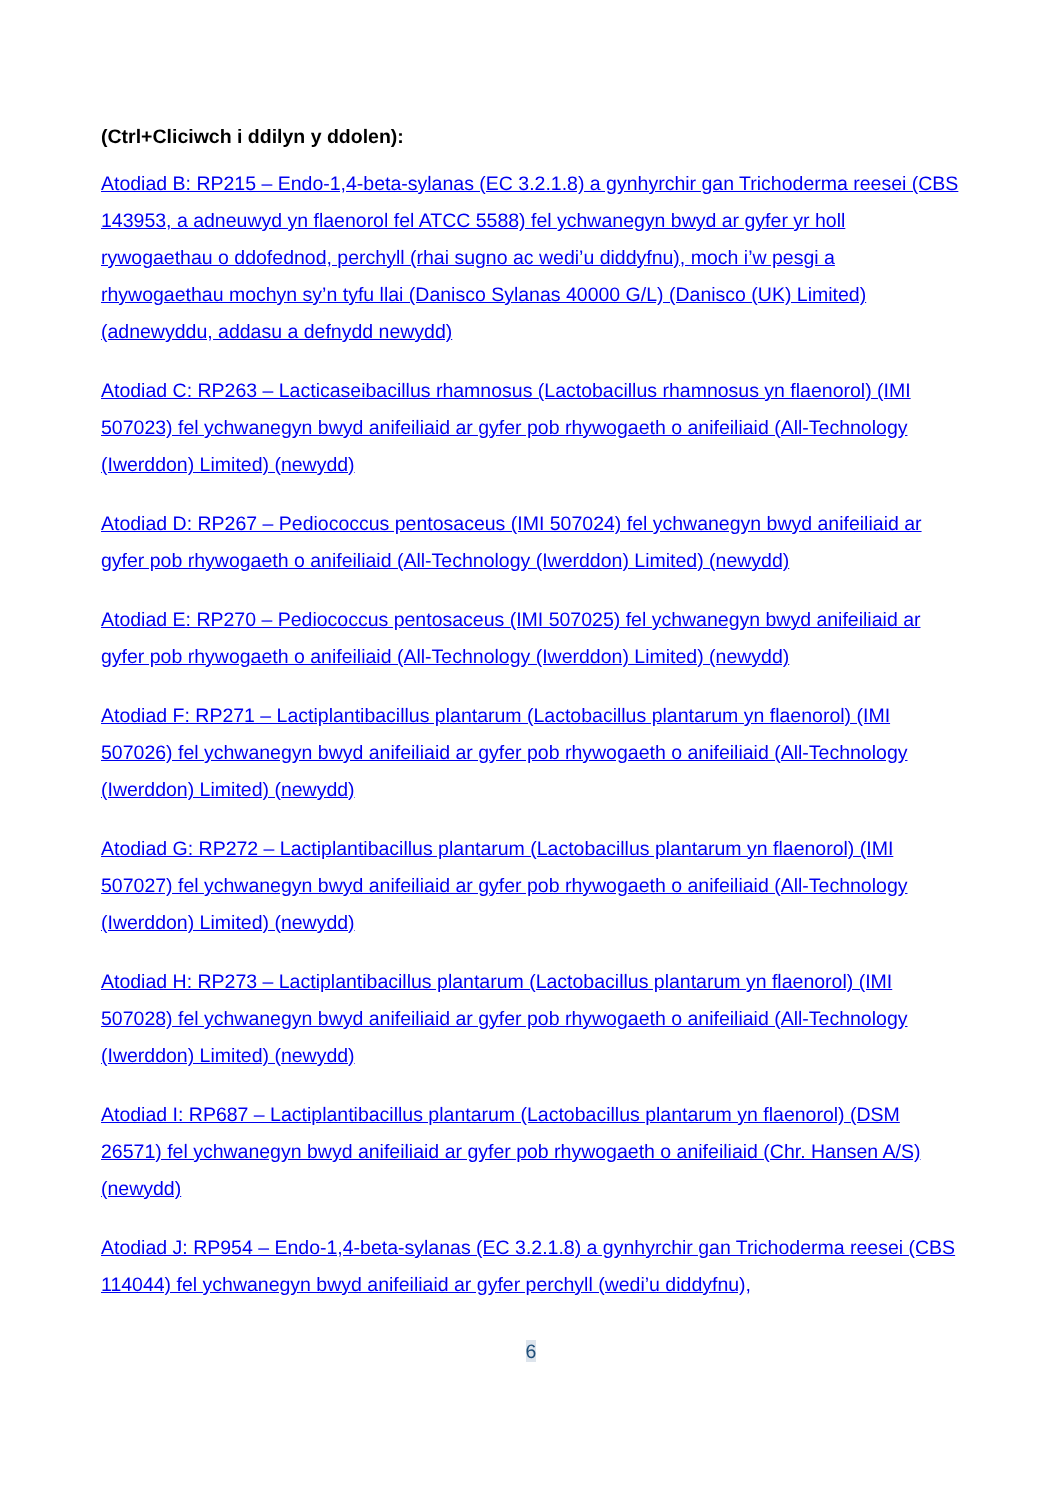(Ctrl+Cliciwch i ddilyn y ddolen):
Atodiad B: RP215 – Endo-1,4-beta-sylanas (EC 3.2.1.8) a gynhyrchir gan Trichoderma reesei (CBS 143953, a adneuwyd yn flaenorol fel ATCC 5588) fel ychwanegyn bwyd ar gyfer yr holl rywogaethau o ddofednod, perchyll (rhai sugno ac wedi’u diddyfnu), moch i’w pesgi a rhywogaethau mochyn sy’n tyfu llai (Danisco Sylanas 40000 G/L) (Danisco (UK) Limited) (adnewyddu, addasu a defnydd newydd)
Atodiad C: RP263 – Lacticaseibacillus rhamnosus (Lactobacillus rhamnosus yn flaenorol) (IMI 507023) fel ychwanegyn bwyd anifeiliaid ar gyfer pob rhywogaeth o anifeiliaid (All-Technology (Iwerddon) Limited) (newydd)
Atodiad D: RP267 – Pediococcus pentosaceus (IMI 507024) fel ychwanegyn bwyd anifeiliaid ar gyfer pob rhywogaeth o anifeiliaid (All-Technology (Iwerddon) Limited) (newydd)
Atodiad E: RP270 – Pediococcus pentosaceus (IMI 507025) fel ychwanegyn bwyd anifeiliaid ar gyfer pob rhywogaeth o anifeiliaid (All-Technology (Iwerddon) Limited) (newydd)
Atodiad F: RP271 – Lactiplantibacillus plantarum (Lactobacillus plantarum yn flaenorol) (IMI 507026) fel ychwanegyn bwyd anifeiliaid ar gyfer pob rhywogaeth o anifeiliaid (All-Technology (Iwerddon) Limited) (newydd)
Atodiad G: RP272 – Lactiplantibacillus plantarum (Lactobacillus plantarum yn flaenorol) (IMI 507027) fel ychwanegyn bwyd anifeiliaid ar gyfer pob rhywogaeth o anifeiliaid (All-Technology (Iwerddon) Limited) (newydd)
Atodiad H: RP273 – Lactiplantibacillus plantarum (Lactobacillus plantarum yn flaenorol) (IMI 507028) fel ychwanegyn bwyd anifeiliaid ar gyfer pob rhywogaeth o anifeiliaid (All-Technology (Iwerddon) Limited) (newydd)
Atodiad I: RP687 – Lactiplantibacillus plantarum (Lactobacillus plantarum yn flaenorol) (DSM 26571) fel ychwanegyn bwyd anifeiliaid ar gyfer pob rhywogaeth o anifeiliaid (Chr. Hansen A/S) (newydd)
Atodiad J: RP954 – Endo-1,4-beta-sylanas (EC 3.2.1.8) a gynhyrchir gan Trichoderma reesei (CBS 114044) fel ychwanegyn bwyd anifeiliaid ar gyfer perchyll (wedi’u diddyfnu),
6